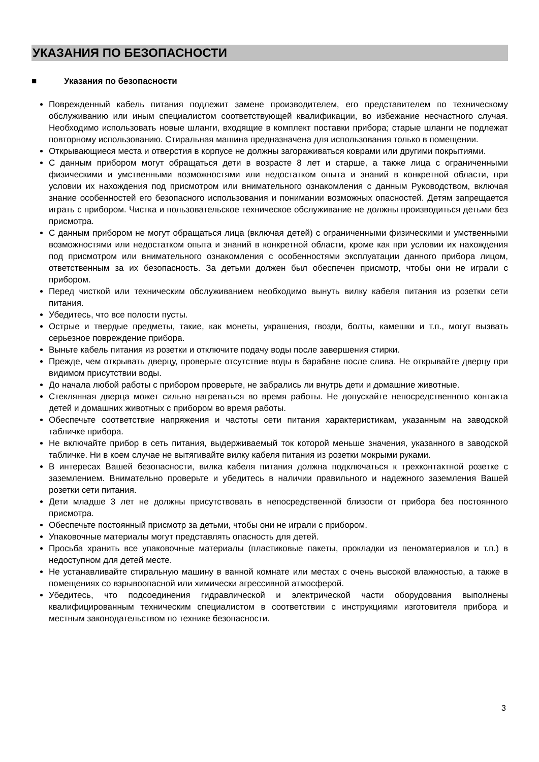УКАЗАНИЯ ПО БЕЗОПАСНОСТИ
■ Указания по безопасности
Поврежденный кабель питания подлежит замене производителем, его представителем по техническому обслуживанию или иным специалистом соответствующей квалификации, во избежание несчастного случая. Необходимо использовать новые шланги, входящие в комплект поставки прибора; старые шланги не подлежат повторному использованию. Стиральная машина предназначена для использования только в помещении.
Открывающиеся места и отверстия в корпусе не должны загораживаться коврами или другими покрытиями.
С данным прибором могут обращаться дети в возрасте 8 лет и старше, а также лица с ограниченными физическими и умственными возможностями или недостатком опыта и знаний в конкретной области, при условии их нахождения под присмотром или внимательного ознакомления с данным Руководством, включая знание особенностей его безопасного использования и понимании возможных опасностей. Детям запрещается играть с прибором. Чистка и пользовательское техническое обслуживание не должны производиться детьми без присмотра.
С данным прибором не могут обращаться лица (включая детей) с ограниченными физическими и умственными возможностями или недостатком опыта и знаний в конкретной области, кроме как при условии их нахождения под присмотром или внимательного ознакомления с особенностями эксплуатации данного прибора лицом, ответственным за их безопасность. За детьми должен был обеспечен присмотр, чтобы они не играли с прибором.
Перед чисткой или техническим обслуживанием необходимо вынуть вилку кабеля питания из розетки сети питания.
Убедитесь, что все полости пусты.
Острые и твердые предметы, такие, как монеты, украшения, гвозди, болты, камешки и т.п., могут вызвать серьезное повреждение прибора.
Выньте кабель питания из розетки и отключите подачу воды после завершения стирки.
Прежде, чем открывать дверцу, проверьте отсутствие воды в барабане после слива. Не открывайте дверцу при видимом присутствии воды.
До начала любой работы с прибором проверьте, не забрались ли внутрь дети и домашние животные.
Стеклянная дверца может сильно нагреваться во время работы. Не допускайте непосредственного контакта детей и домашних животных с прибором во время работы.
Обеспечьте соответствие напряжения и частоты сети питания характеристикам, указанным на заводской табличке прибора.
Не включайте прибор в сеть питания, выдерживаемый ток которой меньше значения, указанного в заводской табличке. Ни в коем случае не вытягивайте вилку кабеля питания из розетки мокрыми руками.
В интересах Вашей безопасности, вилка кабеля питания должна подключаться к трехконтактной розетке с заземлением. Внимательно проверьте и убедитесь в наличии правильного и надежного заземления Вашей розетки сети питания.
Дети младше 3 лет не должны присутствовать в непосредственной близости от прибора без постоянного присмотра.
Обеспечьте постоянный присмотр за детьми, чтобы они не играли с прибором.
Упаковочные материалы могут представлять опасность для детей.
Просьба хранить все упаковочные материалы (пластиковые пакеты, прокладки из пеноматериалов и т.п.) в недоступном для детей месте.
Не устанавливайте стиральную машину в ванной комнате или местах с очень высокой влажностью, а также в помещениях со взрывоопасной или химически агрессивной атмосферой.
Убедитесь, что подсоединения гидравлической и электрической части оборудования выполнены квалифицированным техническим специалистом в соответствии с инструкциями изготовителя прибора и местным законодательством по технике безопасности.
3